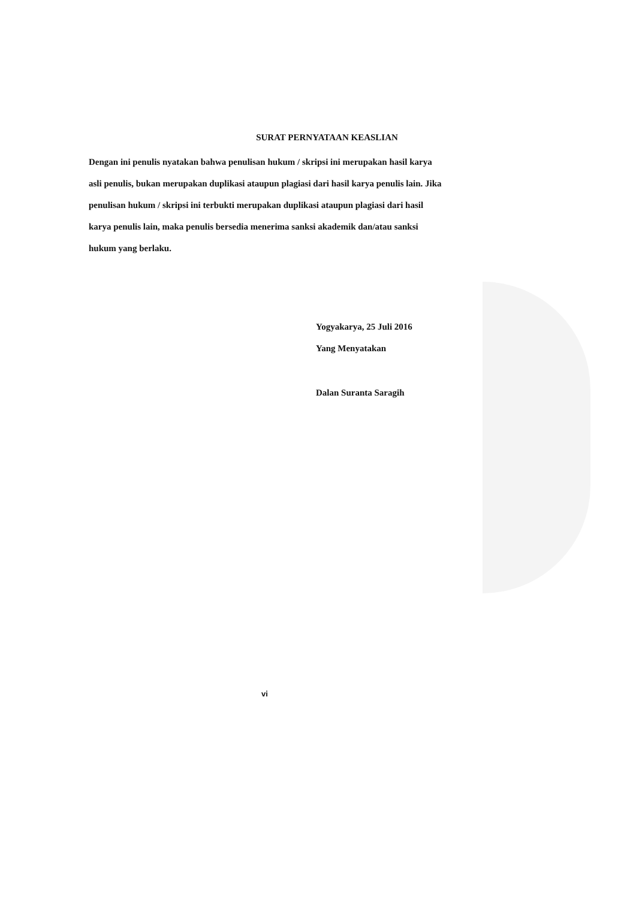SURAT PERNYATAAN KEASLIAN
Dengan ini penulis nyatakan bahwa penulisan hukum / skripsi ini merupakan hasil karya asli penulis, bukan merupakan duplikasi ataupun plagiasi dari hasil karya penulis lain. Jika penulisan hukum / skripsi ini terbukti merupakan duplikasi ataupun plagiasi dari hasil karya penulis lain, maka penulis bersedia menerima sanksi akademik dan/atau sanksi hukum yang berlaku.
Yogyakarya, 25 Juli 2016
Yang Menyatakan
Dalan Suranta Saragih
vi